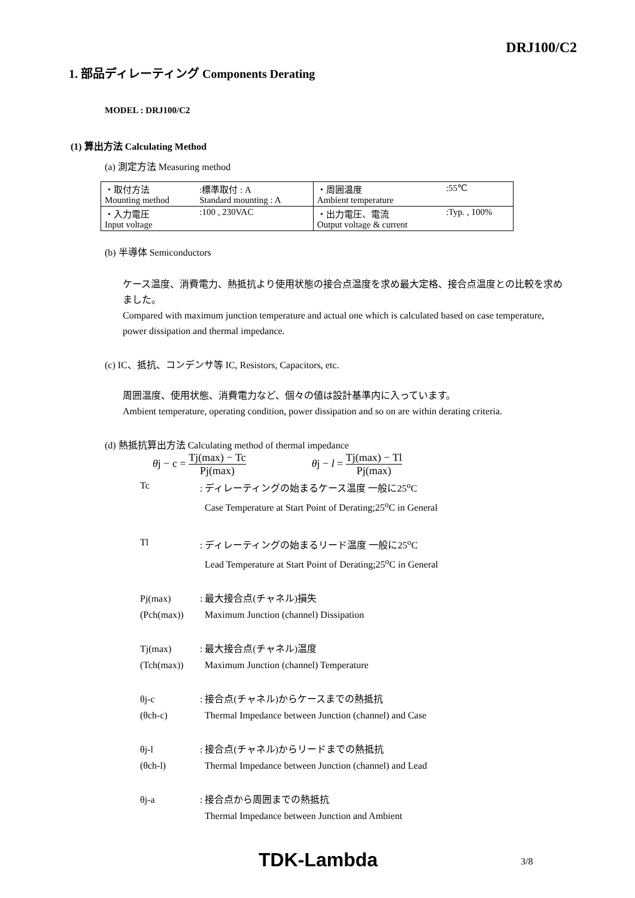DRJ100/C2
1. 部品ディレーティング Components Derating
MODEL : DRJ100/C2
(1) 算出方法 Calculating Method
(a) 測定方法 Measuring method
| ・取付方法 Mounting method | :標準取付 : A Standard mounting : A | ・周囲温度 Ambient temperature | :55℃ |
| ・入力電圧 Input voltage | :100 , 230VAC | ・出力電圧、電流 Output voltage & current | :Typ. , 100% |
(b) 半導体 Semiconductors
ケース温度、消費電力、熱抵抗より使用状態の接合点温度を求め最大定格、接合点温度との比較を求めました。
Compared with maximum junction temperature and actual one which is calculated based on case temperature, power dissipation and thermal impedance.
(c) IC、抵抗、コンデンサ等 IC, Resistors, Capacitors, etc.
周囲温度、使用状態、消費電力など、個々の値は設計基準内に入っています。
Ambient temperature, operating condition, power dissipation and so on are within derating criteria.
(d) 熱抵抗算出方法 Calculating method of thermal impedance
θj − c = Tj(max) − Tc Pj(max) θj − l = Tj(max) − Tl Pj(max)
Tc : ディレーティングの始まるケース温度 一般に25<sup>o</sup>C
Case Temperature at Start Point of Derating;25<sup>o</sup>C in General
Tl : ディレーティングの始まるリード温度 一般に25<sup>o</sup>C
Lead Temperature at Start Point of Derating;25<sup>o</sup>C in General
Pj(max)
(Pch(max))
: 最大接合点(チャネル)損失
Maximum Junction (channel) Dissipation
Tj(max)
(Tch(max))
: 最大接合点(チャネル)温度
Maximum Junction (channel) Temperature
θj-c
(θch-c)
: 接合点(チャネル)からケースまでの熱抵抗
Thermal Impedance between Junction (channel) and Case
θj-l
(θch-l)
: 接合点(チャネル)からリードまでの熱抵抗
Thermal Impedance between Junction (channel) and Lead
θj-a : 接合点から周囲までの熱抵抗
Thermal Impedance between Junction and Ambient
TDK-Lambda 3/8